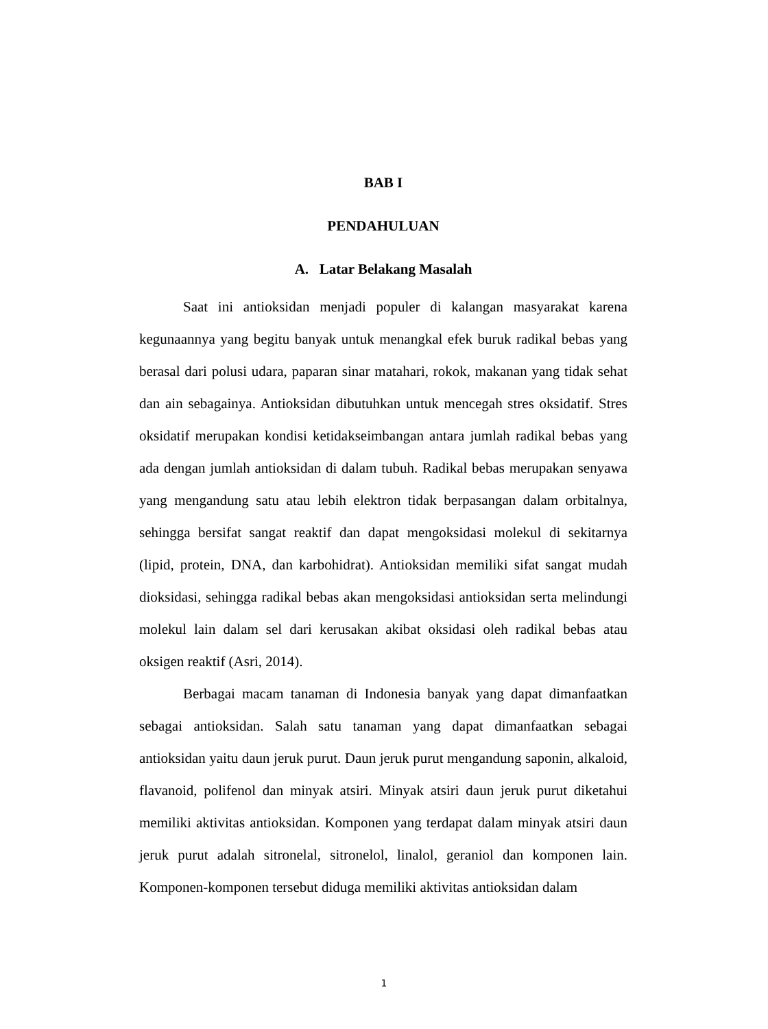BAB I
PENDAHULUAN
A. Latar Belakang Masalah
Saat ini antioksidan menjadi populer di kalangan masyarakat karena kegunaannya yang begitu banyak untuk menangkal efek buruk radikal bebas yang berasal dari polusi udara, paparan sinar matahari, rokok, makanan yang tidak sehat dan ain sebagainya. Antioksidan dibutuhkan untuk mencegah stres oksidatif. Stres oksidatif merupakan kondisi ketidakseimbangan antara jumlah radikal bebas yang ada dengan jumlah antioksidan di dalam tubuh. Radikal bebas merupakan senyawa yang mengandung satu atau lebih elektron tidak berpasangan dalam orbitalnya, sehingga bersifat sangat reaktif dan dapat mengoksidasi molekul di sekitarnya (lipid, protein, DNA, dan karbohidrat). Antioksidan memiliki sifat sangat mudah dioksidasi, sehingga radikal bebas akan mengoksidasi antioksidan serta melindungi molekul lain dalam sel dari kerusakan akibat oksidasi oleh radikal bebas atau oksigen reaktif (Asri, 2014).
Berbagai macam tanaman di Indonesia banyak yang dapat dimanfaatkan sebagai antioksidan. Salah satu tanaman yang dapat dimanfaatkan sebagai antioksidan yaitu daun jeruk purut. Daun jeruk purut mengandung saponin, alkaloid, flavanoid, polifenol dan minyak atsiri. Minyak atsiri daun jeruk purut diketahui memiliki aktivitas antioksidan. Komponen yang terdapat dalam minyak atsiri daun jeruk purut adalah sitronelal, sitronelol, linalol, geraniol dan komponen lain. Komponen-komponen tersebut diduga memiliki aktivitas antioksidan dalam
1